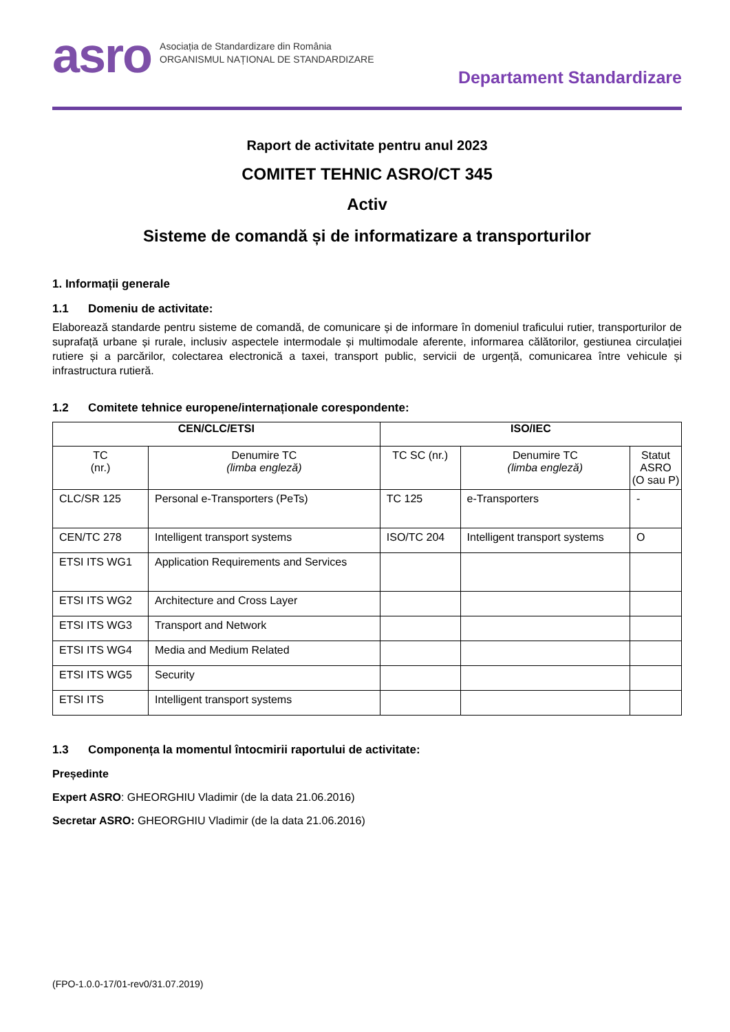asro
Asociația de Standardizare din România
ORGANISMUL NAȚIONAL DE STANDARDIZARE
Departament Standardizare
Raport de activitate pentru anul 2023
COMITET TEHNIC ASRO/CT 345
Activ
Sisteme de comandă și de informatizare a transporturilor
1. Informații generale
1.1 Domeniu de activitate:
Elaborează standarde pentru sisteme de comandă, de comunicare și de informare în domeniul traficului rutier, transporturilor de suprafață urbane și rurale, inclusiv aspectele intermodale și multimodale aferente, informarea călătorilor, gestiunea circulației rutiere și a parcărilor, colectarea electronică a taxei, transport public, servicii de urgență, comunicarea între vehicule și infrastructura rutieră.
1.2 Comitete tehnice europene/internaționale corespondente:
| CEN/CLC/ETSI | | ISO/IEC | | |
| --- | --- | --- | --- | --- |
| TC (nr.) | Denumire TC (limba engleză) | TC SC (nr.) | Denumire TC (limba engleză) | Statut ASRO (O sau P) |
| CLC/SR 125 | Personal e-Transporters (PeTs) | TC 125 | e-Transporters | - |
| CEN/TC 278 | Intelligent transport systems | ISO/TC 204 | Intelligent transport systems | O |
| ETSI ITS WG1 | Application Requirements and Services | | | |
| ETSI ITS WG2 | Architecture and Cross Layer | | | |
| ETSI ITS WG3 | Transport and Network | | | |
| ETSI ITS WG4 | Media and Medium Related | | | |
| ETSI ITS WG5 | Security | | | |
| ETSI ITS | Intelligent transport systems | | | |
1.3 Componența la momentul întocmirii raportului de activitate:
Președinte
Expert ASRO: GHEORGHIU Vladimir (de la data 21.06.2016)
Secretar ASRO: GHEORGHIU Vladimir (de la data 21.06.2016)
(FPO-1.0.0-17/01-rev0/31.07.2019)